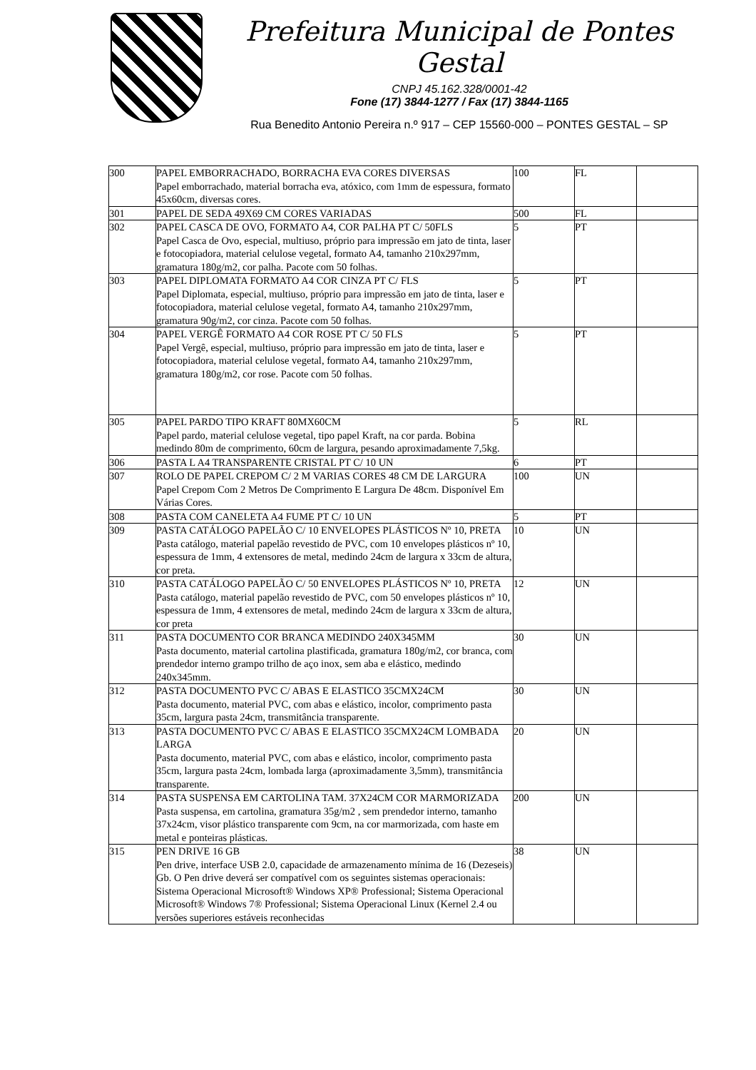Prefeitura Municipal de Pontes Gestal
CNPJ 45.162.328/0001-42
Fone (17) 3844-1277 / Fax (17) 3844-1165
Rua Benedito Antonio Pereira n.º 917 – CEP 15560-000 – PONTES GESTAL – SP
| 300 | PAPEL EMBORRACHADO, BORRACHA EVA CORES DIVERSAS Papel emborrachado, material borracha eva, atóxico, com 1mm de espessura, formato 45x60cm, diversas cores. | 100 | FL | |
| 301 | PAPEL DE SEDA 49X69 CM CORES VARIADAS | 500 | FL | |
| 302 | PAPEL CASCA DE OVO, FORMATO A4, COR PALHA PT C/ 50FLS Papel Casca de Ovo, especial, multiuso, próprio para impressão em jato de tinta, laser e fotocopiadora, material celulose vegetal, formato A4, tamanho 210x297mm, gramatura 180g/m2, cor palha. Pacote com 50 folhas. | 5 | PT | |
| 303 | PAPEL DIPLOMATA FORMATO A4 COR CINZA PT C/ FLS Papel Diplomata, especial, multiuso, próprio para impressão em jato de tinta, laser e fotocopiadora, material celulose vegetal, formato A4, tamanho 210x297mm, gramatura 90g/m2, cor cinza. Pacote com 50 folhas. | 5 | PT | |
| 304 | PAPEL VERGÊ FORMATO A4 COR ROSE PT C/ 50 FLS Papel Vergê, especial, multiuso, próprio para impressão em jato de tinta, laser e fotocopiadora, material celulose vegetal, formato A4, tamanho 210x297mm, gramatura 180g/m2, cor rose. Pacote com 50 folhas. | 5 | PT | |
| 305 | PAPEL PARDO TIPO KRAFT 80MX60CM Papel pardo, material celulose vegetal, tipo papel Kraft, na cor parda. Bobina medindo 80m de comprimento, 60cm de largura, pesando aproximadamente 7,5kg. | 5 | RL | |
| 306 | PASTA L A4 TRANSPARENTE CRISTAL PT C/ 10 UN | 6 | PT | |
| 307 | ROLO DE PAPEL CREPOM C/ 2 M VARIAS CORES 48 CM DE LARGURA Papel Crepom Com 2 Metros De Comprimento E Largura De 48cm. Disponível Em Várias Cores. | 100 | UN | |
| 308 | PASTA COM CANELETA A4 FUME PT C/ 10 UN | 5 | PT | |
| 309 | PASTA CATÁLOGO PAPELÃO C/ 10 ENVELOPES PLÁSTICOS Nº 10, PRETA Pasta catálogo, material papelão revestido de PVC, com 10 envelopes plásticos nº 10, espessura de 1mm, 4 extensores de metal, medindo 24cm de largura x 33cm de altura, cor preta. | 10 | UN | |
| 310 | PASTA CATÁLOGO PAPELÃO C/ 50 ENVELOPES PLÁSTICOS Nº 10, PRETA Pasta catálogo, material papelão revestido de PVC, com 50 envelopes plásticos nº 10, espessura de 1mm, 4 extensores de metal, medindo 24cm de largura x 33cm de altura, cor preta | 12 | UN | |
| 311 | PASTA DOCUMENTO COR BRANCA MEDINDO 240X345MM Pasta documento, material cartolina plastificada, gramatura 180g/m2, cor branca, com prendedor interno grampo trilho de aço inox, sem aba e elástico, medindo 240x345mm. | 30 | UN | |
| 312 | PASTA DOCUMENTO PVC C/ ABAS E ELASTICO 35CMX24CM Pasta documento, material PVC, com abas e elástico, incolor, comprimento pasta 35cm, largura pasta 24cm, transmitância transparente. | 30 | UN | |
| 313 | PASTA DOCUMENTO PVC C/ ABAS E ELASTICO 35CMX24CM LOMBADA LARGA Pasta documento, material PVC, com abas e elástico, incolor, comprimento pasta 35cm, largura pasta 24cm, lombada larga (aproximadamente 3,5mm), transmitância transparente. | 20 | UN | |
| 314 | PASTA SUSPENSA EM CARTOLINA TAM. 37X24CM COR MARMORIZADA Pasta suspensa, em cartolina, gramatura 35g/m2 , sem prendedor interno, tamanho 37x24cm, visor plástico transparente com 9cm, na cor marmorizada, com haste em metal e ponteiras plásticas. | 200 | UN | |
| 315 | PEN DRIVE 16 GB Pen drive, interface USB 2.0, capacidade de armazenamento mínima de 16 (Dezeseis) Gb. O Pen drive deverá ser compatível com os seguintes sistemas operacionais: Sistema Operacional Microsoft® Windows XP® Professional; Sistema Operacional Microsoft® Windows 7® Professional; Sistema Operacional Linux (Kernel 2.4 ou versões superiores estáveis reconhecidas | 38 | UN | |